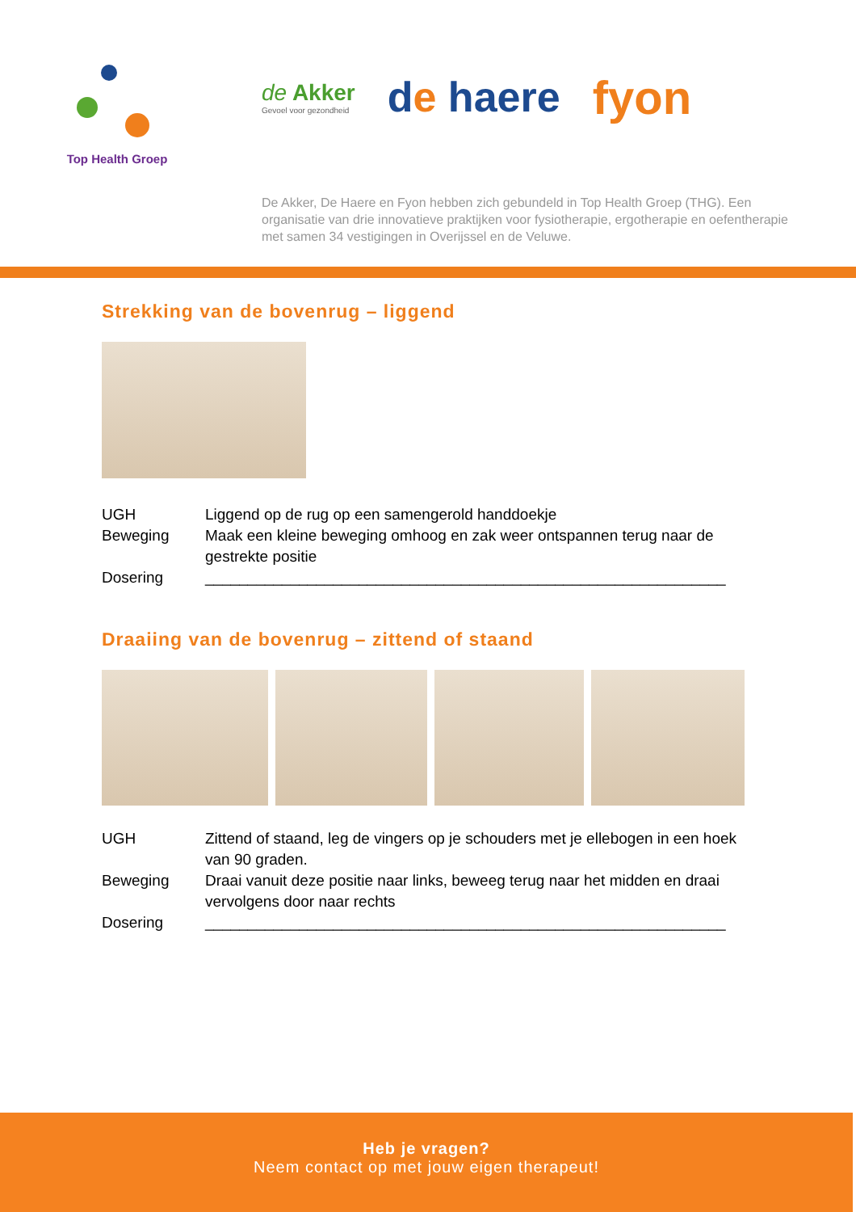Top Health Groep
de Akker
Gevoel voor gezondheid
de haere fyon
De Akker, De Haere en Fyon hebben zich gebundeld in Top Health Groep (THG). Een organisatie van drie innovatieve praktijken voor fysiotherapie, ergotherapie en oefentherapie met samen 34 vestigingen in Overijssel en de Veluwe.
Strekking van de bovenrug – liggend
| UGH | Liggend op de rug op een samengerold handdoekje |
| Beweging | Maak een kleine beweging omhoog en zak weer ontspannen terug naar de gestrekte positie |
| Dosering | _____________________________________________________________ |
Draaiing van de bovenrug – zittend of staand
| UGH | Zittend of staand, leg de vingers op je schouders met je ellebogen in een hoek van 90 graden. |
| Beweging | Draai vanuit deze positie naar links, beweeg terug naar het midden en draai vervolgens door naar rechts |
| Dosering | _____________________________________________________________ |
Heb je vragen?
Neem contact op met jouw eigen therapeut!